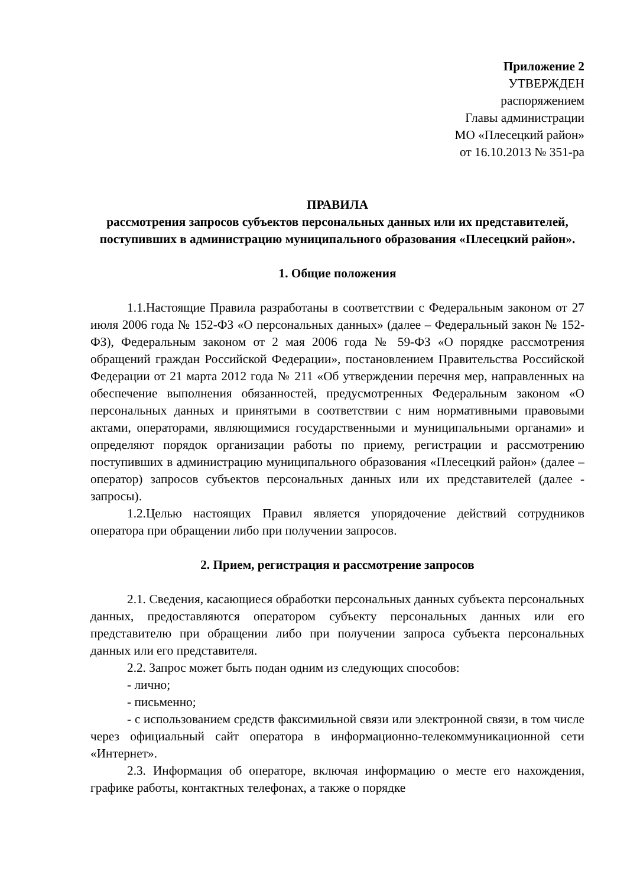Приложение 2
УТВЕРЖДЕН
распоряжением
Главы администрации
МО «Плесецкий район»
от 16.10.2013 № 351-ра
ПРАВИЛА
рассмотрения запросов субъектов персональных данных или их представителей, поступивших в администрацию муниципального образования «Плесецкий район».
1. Общие положения
1.1.Настоящие Правила разработаны в соответствии с Федеральным законом от 27 июля 2006 года № 152-ФЗ «О персональных данных» (далее – Федеральный закон № 152-ФЗ), Федеральным законом от 2 мая 2006 года № 59-ФЗ «О порядке рассмотрения обращений граждан Российской Федерации», постановлением Правительства Российской Федерации от 21 марта 2012 года № 211 «Об утверждении перечня мер, направленных на обеспечение выполнения обязанностей, предусмотренных Федеральным законом «О персональных данных и принятыми в соответствии с ним нормативными правовыми актами, операторами, являющимися государственными и муниципальными органами» и определяют порядок организации работы по приему, регистрации и рассмотрению поступивших в администрацию муниципального образования «Плесецкий район» (далее – оператор) запросов субъектов персональных данных или их представителей (далее - запросы).
1.2.Целью настоящих Правил является упорядочение действий сотрудников оператора при обращении либо при получении запросов.
2. Прием, регистрация и рассмотрение запросов
2.1. Сведения, касающиеся обработки персональных данных субъекта персональных данных, предоставляются оператором субъекту персональных данных или его представителю при обращении либо при получении запроса субъекта персональных данных или его представителя.
2.2. Запрос может быть подан одним из следующих способов:
- лично;
- письменно;
- с использованием средств факсимильной связи или электронной связи, в том числе через официальный сайт оператора в информационно-телекоммуникационной сети «Интернет».
2.3. Информация об операторе, включая информацию о месте его нахождения, графике работы, контактных телефонах, а также о порядке